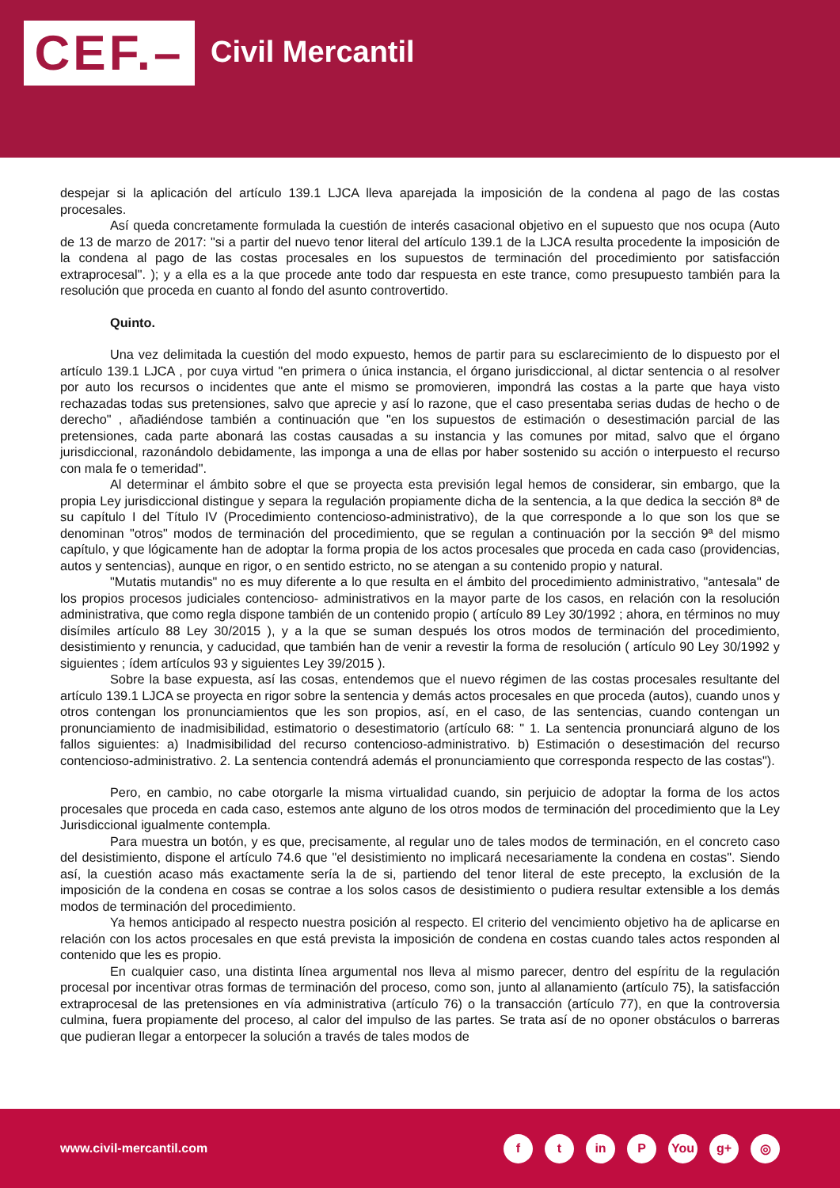CEF.– Civil Mercantil
despejar si la aplicación del artículo 139.1 LJCA lleva aparejada la imposición de la condena al pago de las costas procesales.
Así queda concretamente formulada la cuestión de interés casacional objetivo en el supuesto que nos ocupa (Auto de 13 de marzo de 2017: "si a partir del nuevo tenor literal del artículo 139.1 de la LJCA resulta procedente la imposición de la condena al pago de las costas procesales en los supuestos de terminación del procedimiento por satisfacción extraprocesal". ); y a ella es a la que procede ante todo dar respuesta en este trance, como presupuesto también para la resolución que proceda en cuanto al fondo del asunto controvertido.
Quinto.
Una vez delimitada la cuestión del modo expuesto, hemos de partir para su esclarecimiento de lo dispuesto por el artículo 139.1 LJCA , por cuya virtud "en primera o única instancia, el órgano jurisdiccional, al dictar sentencia o al resolver por auto los recursos o incidentes que ante el mismo se promovieren, impondrá las costas a la parte que haya visto rechazadas todas sus pretensiones, salvo que aprecie y así lo razone, que el caso presentaba serias dudas de hecho o de derecho" , añadiéndose también a continuación que "en los supuestos de estimación o desestimación parcial de las pretensiones, cada parte abonará las costas causadas a su instancia y las comunes por mitad, salvo que el órgano jurisdiccional, razonándolo debidamente, las imponga a una de ellas por haber sostenido su acción o interpuesto el recurso con mala fe o temeridad".
Al determinar el ámbito sobre el que se proyecta esta previsión legal hemos de considerar, sin embargo, que la propia Ley jurisdiccional distingue y separa la regulación propiamente dicha de la sentencia, a la que dedica la sección 8ª de su capítulo I del Título IV (Procedimiento contencioso-administrativo), de la que corresponde a lo que son los que se denominan "otros" modos de terminación del procedimiento, que se regulan a continuación por la sección 9ª del mismo capítulo, y que lógicamente han de adoptar la forma propia de los actos procesales que proceda en cada caso (providencias, autos y sentencias), aunque en rigor, o en sentido estricto, no se atengan a su contenido propio y natural.
"Mutatis mutandis" no es muy diferente a lo que resulta en el ámbito del procedimiento administrativo, "antesala" de los propios procesos judiciales contencioso- administrativos en la mayor parte de los casos, en relación con la resolución administrativa, que como regla dispone también de un contenido propio ( artículo 89 Ley 30/1992 ; ahora, en términos no muy disímiles artículo 88 Ley 30/2015 ), y a la que se suman después los otros modos de terminación del procedimiento, desistimiento y renuncia, y caducidad, que también han de venir a revestir la forma de resolución ( artículo 90 Ley 30/1992 y siguientes ; ídem artículos 93 y siguientes Ley 39/2015 ).
Sobre la base expuesta, así las cosas, entendemos que el nuevo régimen de las costas procesales resultante del artículo 139.1 LJCA se proyecta en rigor sobre la sentencia y demás actos procesales en que proceda (autos), cuando unos y otros contengan los pronunciamientos que les son propios, así, en el caso, de las sentencias, cuando contengan un pronunciamiento de inadmisibilidad, estimatorio o desestimatorio (artículo 68: " 1. La sentencia pronunciará alguno de los fallos siguientes: a) Inadmisibilidad del recurso contencioso-administrativo. b) Estimación o desestimación del recurso contencioso-administrativo. 2. La sentencia contendrá además el pronunciamiento que corresponda respecto de las costas").
Pero, en cambio, no cabe otorgarle la misma virtualidad cuando, sin perjuicio de adoptar la forma de los actos procesales que proceda en cada caso, estemos ante alguno de los otros modos de terminación del procedimiento que la Ley Jurisdiccional igualmente contempla.
Para muestra un botón, y es que, precisamente, al regular uno de tales modos de terminación, en el concreto caso del desistimiento, dispone el artículo 74.6 que "el desistimiento no implicará necesariamente la condena en costas". Siendo así, la cuestión acaso más exactamente sería la de si, partiendo del tenor literal de este precepto, la exclusión de la imposición de la condena en cosas se contrae a los solos casos de desistimiento o pudiera resultar extensible a los demás modos de terminación del procedimiento.
Ya hemos anticipado al respecto nuestra posición al respecto. El criterio del vencimiento objetivo ha de aplicarse en relación con los actos procesales en que está prevista la imposición de condena en costas cuando tales actos responden al contenido que les es propio.
En cualquier caso, una distinta línea argumental nos lleva al mismo parecer, dentro del espíritu de la regulación procesal por incentivar otras formas de terminación del proceso, como son, junto al allanamiento (artículo 75), la satisfacción extraprocesal de las pretensiones en vía administrativa (artículo 76) o la transacción (artículo 77), en que la controversia culmina, fuera propiamente del proceso, al calor del impulso de las partes. Se trata así de no oponer obstáculos o barreras que pudieran llegar a entorpecer la solución a través de tales modos de
www.civil-mercantil.com
ft in P You g+ ◎